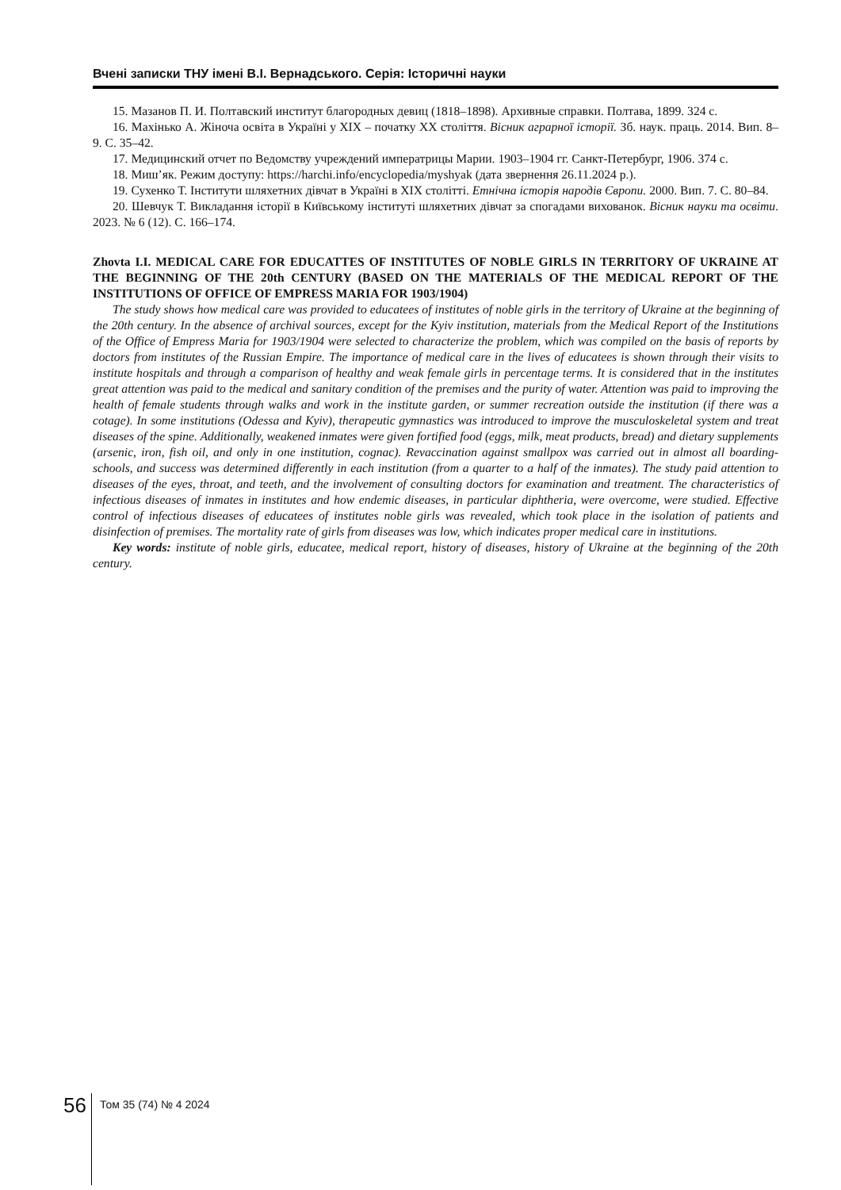Вчені записки ТНУ імені В.І. Вернадського. Серія: Історичні науки
15. Мазанов П. И. Полтавский институт благородных девиц (1818–1898). Архивные справки. Полтава, 1899. 324 с.
16. Махінько А. Жіноча освіта в Україні у XIX – початку XX століття. Вісник аграрної історії. Зб. наук. праць. 2014. Вип. 8–9. С. 35–42.
17. Медицинский отчет по Ведомству учреждений императрицы Марии. 1903–1904 гг. Санкт-Петербург, 1906. 374 с.
18. Миш’як. Режим доступу: https://harchi.info/encyclopedia/myshyak (дата звернення 26.11.2024 р.).
19. Сухенко Т. Інститути шляхетних дівчат в Україні в XIX столітті. Етнічна історія народів Європи. 2000. Вип. 7. С. 80–84.
20. Шевчук Т. Викладання історії в Київському інституті шляхетних дівчат за спогадами вихованок. Вісник науки та освіти. 2023. № 6 (12). С. 166–174.
Zhovta I.I. MEDICAL CARE FOR EDUCATTES OF INSTITUTES OF NOBLE GIRLS IN TERRITORY OF UKRAINE AT THE BEGINNING OF THE 20th CENTURY (BASED ON THE MATERIALS OF THE MEDICAL REPORT OF THE INSTITUTIONS OF OFFICE OF EMPRESS MARIA FOR 1903/1904)
The study shows how medical care was provided to educatees of institutes of noble girls in the territory of Ukraine at the beginning of the 20th century. In the absence of archival sources, except for the Kyiv institution, materials from the Medical Report of the Institutions of the Office of Empress Maria for 1903/1904 were selected to characterize the problem, which was compiled on the basis of reports by doctors from institutes of the Russian Empire. The importance of medical care in the lives of educatees is shown through their visits to institute hospitals and through a comparison of healthy and weak female girls in percentage terms. It is considered that in the institutes great attention was paid to the medical and sanitary condition of the premises and the purity of water. Attention was paid to improving the health of female students through walks and work in the institute garden, or summer recreation outside the institution (if there was a cotage). In some institutions (Odessa and Kyiv), therapeutic gymnastics was introduced to improve the musculoskeletal system and treat diseases of the spine. Additionally, weakened inmates were given fortified food (eggs, milk, meat products, bread) and dietary supplements (arsenic, iron, fish oil, and only in one institution, cognac). Revaccination against smallpox was carried out in almost all boarding-schools, and success was determined differently in each institution (from a quarter to a half of the inmates). The study paid attention to diseases of the eyes, throat, and teeth, and the involvement of consulting doctors for examination and treatment. The characteristics of infectious diseases of inmates in institutes and how endemic diseases, in particular diphtheria, were overcome, were studied. Effective control of infectious diseases of educatees of institutes noble girls was revealed, which took place in the isolation of patients and disinfection of premises. The mortality rate of girls from diseases was low, which indicates proper medical care in institutions.
Key words: institute of noble girls, educatee, medical report, history of diseases, history of Ukraine at the beginning of the 20th century.
56 Том 35 (74) № 4 2024